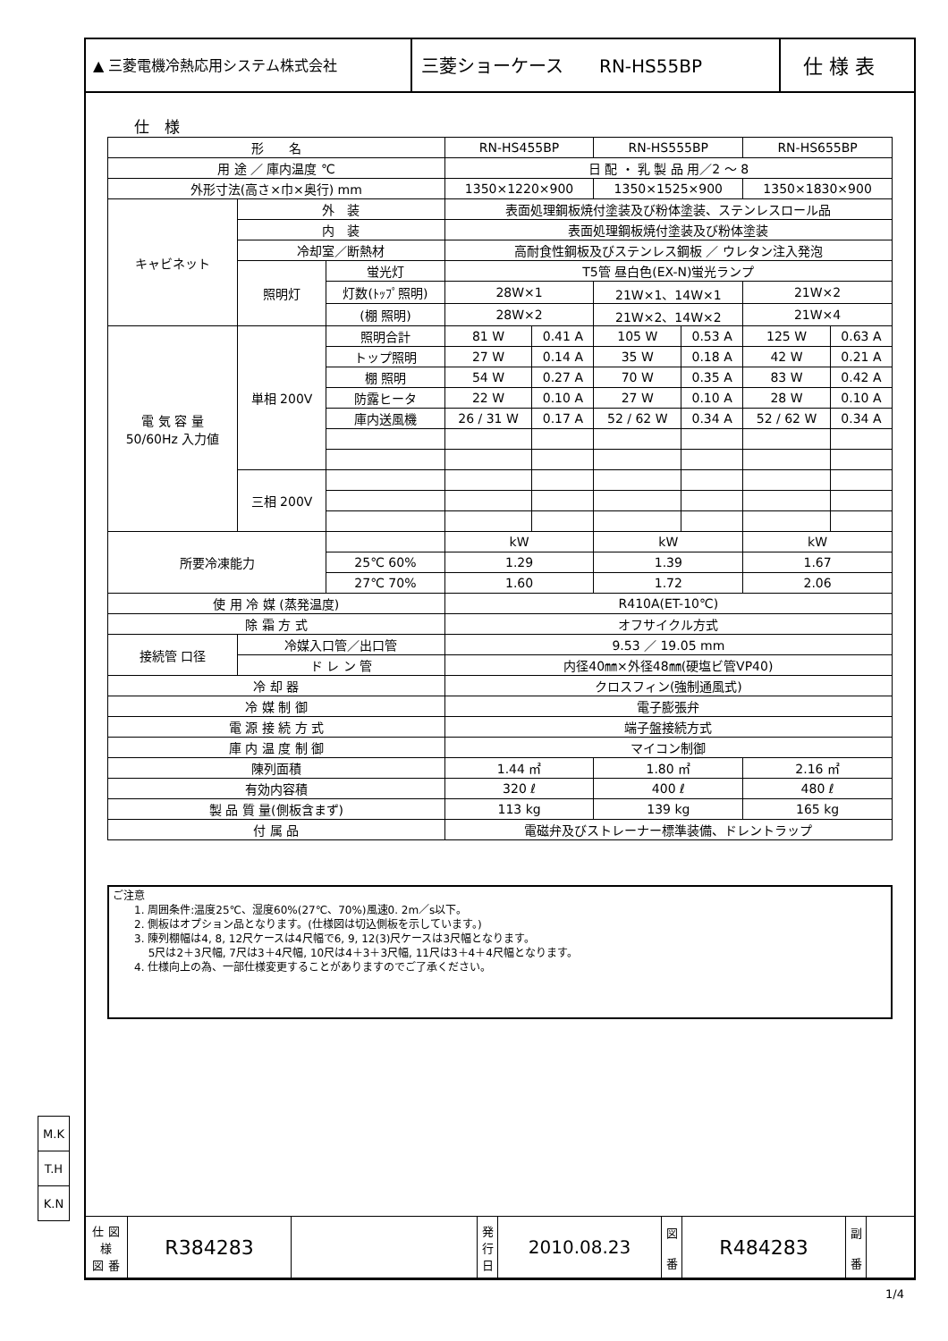▲ 三菱電機冷熱応用システム株式会社
三菱ショーケース　　RN-HS55BP 仕 様 表
仕　様
| 形 名 | | | RN-HS455BP | | RN-HS555BP | | RN-HS655BP | |
| --- | --- | --- | --- | --- | --- | --- | --- | --- |
| 用 途 ／ 庫内温度 ℃ | | | 日 配 ・ 乳 製 品 用／2 ～ 8 | | | | | |
| 外形寸法(高さ×巾×奥行) mm | | | 1350×1220×900 | | 1350×1525×900 | | 1350×1830×900 | |
| キャビネット | 外 装 | | 表面処理鋼板焼付塗装及び粉体塗装、ステンレスロール品 | | | | | |
| | 内 装 | | 表面処理鋼板焼付塗装及び粉体塗装 | | | | | |
| | 冷却室／断熱材 | | 高耐食性鋼板及びステンレス鋼板 ／ ウレタン注入発泡 | | | | | |
| | 照明灯 | 蛍光灯 | T5管 昼白色(EX-N)蛍光ランプ | | | | | |
| | | 灯数(ﾄｯﾌﾟ照明) | 28W×1 | | 21W×1、14W×1 | | 21W×2 | |
| | | (棚 照明) | 28W×2 | | 21W×2、14W×2 | | 21W×4 | |
| 電 気 容 量 50/60Hz 入力値 | 単相 200V | 照明合計 | 81 W | 0.41 A | 105 W | 0.53 A | 125 W | 0.63 A |
| | | トップ照明 | 27 W | 0.14 A | 35 W | 0.18 A | 42 W | 0.21 A |
| | | 棚 照明 | 54 W | 0.27 A | 70 W | 0.35 A | 83 W | 0.42 A |
| | | 防露ヒータ | 22 W | 0.10 A | 27 W | 0.10 A | 28 W | 0.10 A |
| | | 庫内送風機 | 26 / 31 W | 0.17 A | 52 / 62 W | 0.34 A | 52 / 62 W | 0.34 A |
| | 三相 200V | | | | | | | |
| 所要冷凍能力 | | | kW | | kW | | kW | |
| | | 25℃ 60% | 1.29 | | 1.39 | | 1.67 | |
| | | 27℃ 70% | 1.60 | | 1.72 | | 2.06 | |
| 使 用 冷 媒 (蒸発温度) | | | R410A(ET-10℃) | | | | | |
| 除 霜 方 式 | | | オフサイクル方式 | | | | | |
| 接続管 口径 | 冷媒入口管／出口管 | | 9.53 ／ 19.05 mm | | | | | |
| | ド レ ン 管 | | 内径40㎜×外径48㎜(硬塩ビ管VP40) | | | | | |
| 冷 却 器 | | | クロスフィン(強制通風式) | | | | | |
| 冷 媒 制 御 | | | 電子膨張弁 | | | | | |
| 電 源 接 続 方 式 | | | 端子盤接続方式 | | | | | |
| 庫 内 温 度 制 御 | | | マイコン制御 | | | | | |
| 陳列面積 | | | 1.44 ㎡ | | 1.80 ㎡ | | 2.16 ㎡ | |
| 有効内容積 | | | 320 ℓ | | 400 ℓ | | 480 ℓ | |
| 製 品 質 量(側板含まず) | | | 113 kg | | 139 kg | | 165 kg | |
| 付 属 品 | | | 電磁弁及びストレーナー標準装備、ドレントラップ | | | | | |
ご注意
　　1. 周囲条件:温度25℃、湿度60%(27℃、70%)風速0. 2m／s以下。
　　2. 側板はオプション品となります。(仕様図は切込側板を示しています。)
　　3. 陳列棚幅は4, 8, 12尺ケースは4尺幅で6, 9, 12(3)尺ケースは3尺幅となります。
　　　 5尺は2＋3尺幅, 7尺は3＋4尺幅, 10尺は4＋3＋3尺幅, 11尺は3＋4＋4尺幅となります。
　　4. 仕様向上の為、一部仕様変更することがありますのでご了承ください。
| M.K |
| T.H |
| K.N |
| 仕 図 様 図 番 | R384283 | | 発 行 日 | 2010.08.23 | 図 番 | R484283 | 副 番 | |
1/4